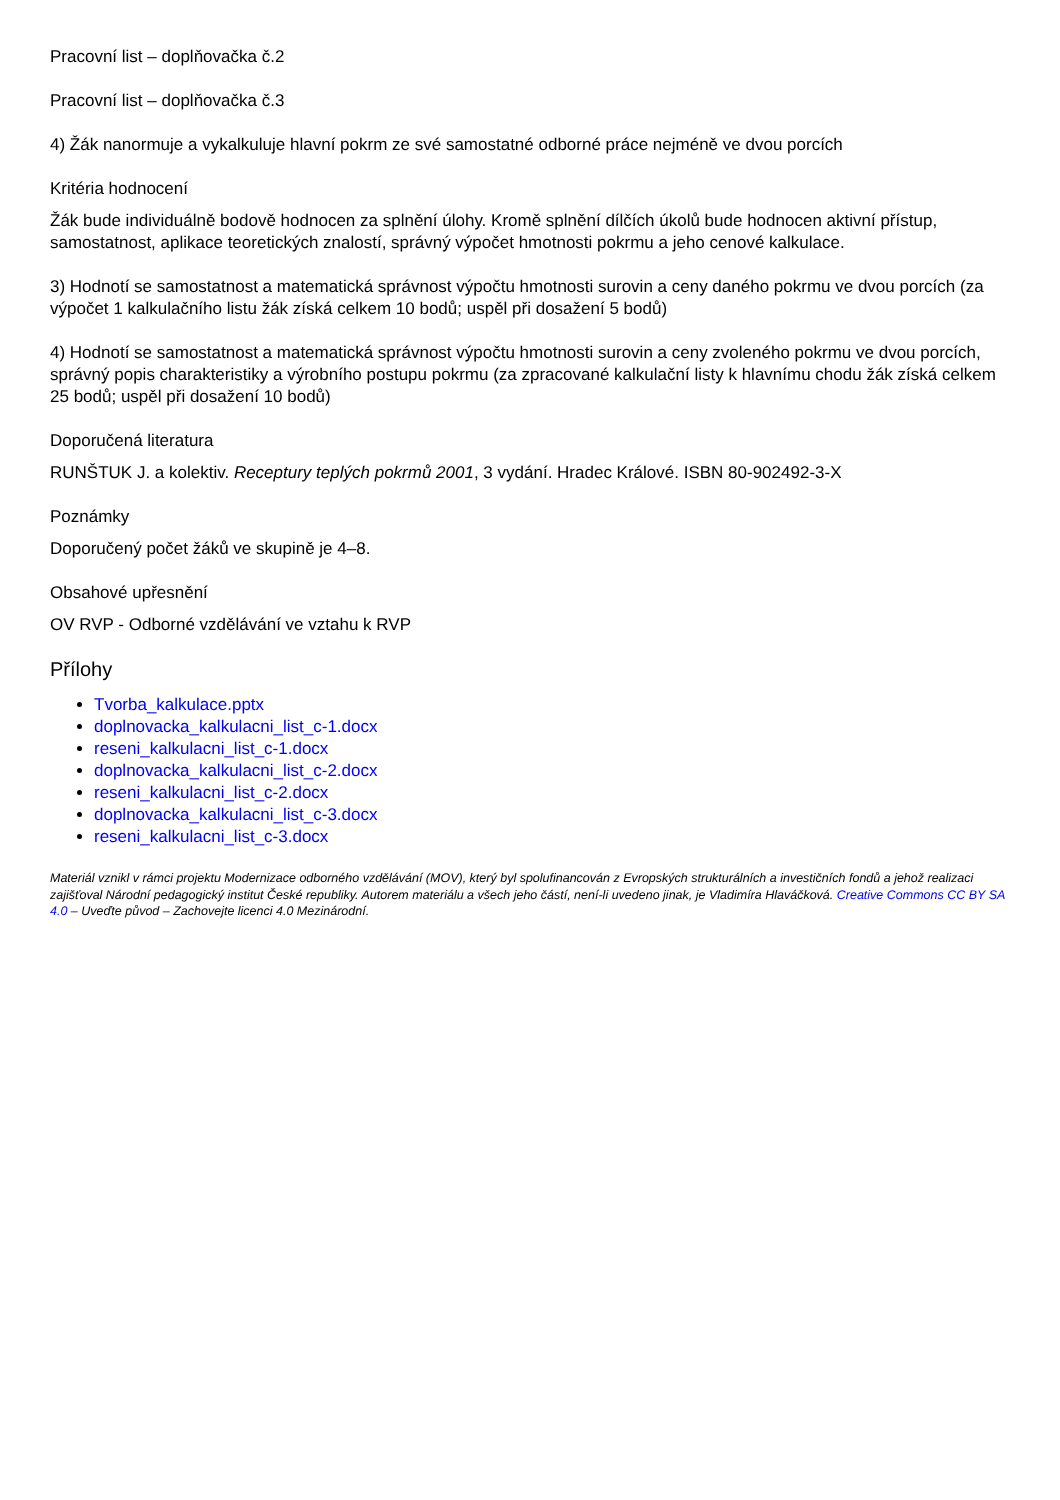Pracovní list – doplňovačka č.2
Pracovní list – doplňovačka č.3
4) Žák nanormuje a vykalkuluje hlavní pokrm ze své samostatné odborné práce nejméně ve dvou porcích
Kritéria hodnocení
Žák bude individuálně bodově hodnocen za splnění úlohy. Kromě splnění dílčích úkolů bude hodnocen aktivní přístup, samostatnost, aplikace teoretických znalostí, správný výpočet hmotnosti pokrmu a jeho cenové kalkulace.
3) Hodnotí se samostatnost a matematická správnost výpočtu hmotnosti surovin a ceny daného pokrmu ve dvou porcích (za výpočet 1 kalkulačního listu žák získá celkem 10 bodů; uspěl při dosažení 5 bodů)
4) Hodnotí se samostatnost a matematická správnost výpočtu hmotnosti surovin a ceny zvoleného pokrmu ve dvou porcích, správný popis charakteristiky a výrobního postupu pokrmu (za zpracované kalkulační listy k hlavnímu chodu žák získá celkem 25 bodů; uspěl při dosažení 10 bodů)
Doporučená literatura
RUNŠTUK J. a kolektiv. Receptury teplých pokrmů 2001, 3 vydání. Hradec Králové. ISBN 80-902492-3-X
Poznámky
Doporučený počet žáků ve skupině je 4–8.
Obsahové upřesnění
OV RVP - Odborné vzdělávání ve vztahu k RVP
Přílohy
Tvorba_kalkulace.pptx
doplnovacka_kalkulacni_list_c-1.docx
reseni_kalkulacni_list_c-1.docx
doplnovacka_kalkulacni_list_c-2.docx
reseni_kalkulacni_list_c-2.docx
doplnovacka_kalkulacni_list_c-3.docx
reseni_kalkulacni_list_c-3.docx
Materiál vznikl v rámci projektu Modernizace odborného vzdělávání (MOV), který byl spolufinancován z Evropských strukturálních a investičních fondů a jehož realizaci zajišťoval Národní pedagogický institut České republiky. Autorem materiálu a všech jeho částí, není-li uvedeno jinak, je Vladimíra Hlaváčková. Creative Commons CC BY SA 4.0 – Uveďte původ – Zachovejte licenci 4.0 Mezinárodní.